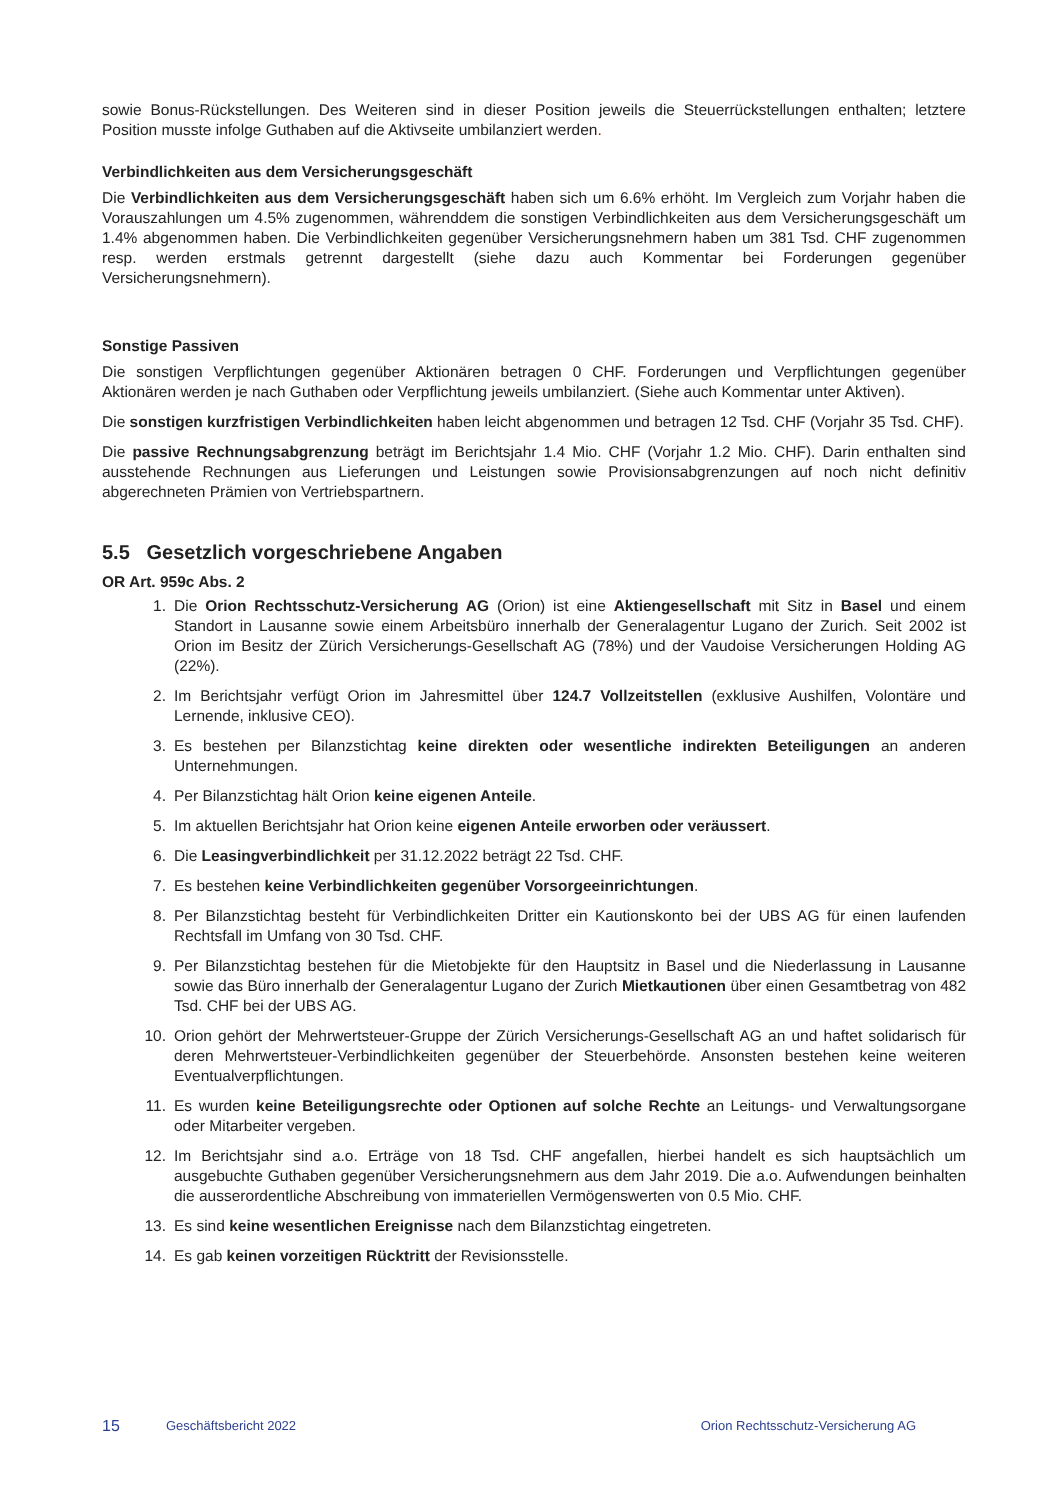sowie Bonus-Rückstellungen. Des Weiteren sind in dieser Position jeweils die Steuerrückstellungen enthalten; letztere Position musste infolge Guthaben auf die Aktivseite umbilanziert werden.
Verbindlichkeiten aus dem Versicherungsgeschäft
Die Verbindlichkeiten aus dem Versicherungsgeschäft haben sich um 6.6% erhöht. Im Vergleich zum Vorjahr haben die Vorauszahlungen um 4.5% zugenommen, währenddem die sonstigen Verbindlichkeiten aus dem Versicherungsgeschäft um 1.4% abgenommen haben. Die Verbindlichkeiten gegenüber Versicherungsnehmern haben um 381 Tsd. CHF zugenommen resp. werden erstmals getrennt dargestellt (siehe dazu auch Kommentar bei Forderungen gegenüber Versicherungsnehmern).
Sonstige Passiven
Die sonstigen Verpflichtungen gegenüber Aktionären betragen 0 CHF. Forderungen und Verpflichtungen gegenüber Aktionären werden je nach Guthaben oder Verpflichtung jeweils umbilanziert. (Siehe auch Kommentar unter Aktiven).
Die sonstigen kurzfristigen Verbindlichkeiten haben leicht abgenommen und betragen 12 Tsd. CHF (Vorjahr 35 Tsd. CHF).
Die passive Rechnungsabgrenzung beträgt im Berichtsjahr 1.4 Mio. CHF (Vorjahr 1.2 Mio. CHF). Darin enthalten sind ausstehende Rechnungen aus Lieferungen und Leistungen sowie Provisionsabgrenzungen auf noch nicht definitiv abgerechneten Prämien von Vertriebspartnern.
5.5 Gesetzlich vorgeschriebene Angaben
OR Art. 959c Abs. 2
1. Die Orion Rechtsschutz-Versicherung AG (Orion) ist eine Aktiengesellschaft mit Sitz in Basel und einem Standort in Lausanne sowie einem Arbeitsbüro innerhalb der Generalagentur Lugano der Zurich. Seit 2002 ist Orion im Besitz der Zürich Versicherungs-Gesellschaft AG (78%) und der Vaudoise Versicherungen Holding AG (22%).
2. Im Berichtsjahr verfügt Orion im Jahresmittel über 124.7 Vollzeitstellen (exklusive Aushilfen, Volontäre und Lernende, inklusive CEO).
3. Es bestehen per Bilanzstichtag keine direkten oder wesentliche indirekten Beteiligungen an anderen Unternehmungen.
4. Per Bilanzstichtag hält Orion keine eigenen Anteile.
5. Im aktuellen Berichtsjahr hat Orion keine eigenen Anteile erworben oder veräussert.
6. Die Leasingverbindlichkeit per 31.12.2022 beträgt 22 Tsd. CHF.
7. Es bestehen keine Verbindlichkeiten gegenüber Vorsorgeeinrichtungen.
8. Per Bilanzstichtag besteht für Verbindlichkeiten Dritter ein Kautionskonto bei der UBS AG für einen laufenden Rechtsfall im Umfang von 30 Tsd. CHF.
9. Per Bilanzstichtag bestehen für die Mietobjekte für den Hauptsitz in Basel und die Niederlassung in Lausanne sowie das Büro innerhalb der Generalagentur Lugano der Zurich Mietkautionen über einen Gesamtbetrag von 482 Tsd. CHF bei der UBS AG.
10. Orion gehört der Mehrwertsteuer-Gruppe der Zürich Versicherungs-Gesellschaft AG an und haftet solidarisch für deren Mehrwertsteuer-Verbindlichkeiten gegenüber der Steuerbehörde. Ansonsten bestehen keine weiteren Eventualverpflichtungen.
11. Es wurden keine Beteiligungsrechte oder Optionen auf solche Rechte an Leitungs- und Verwaltungsorgane oder Mitarbeiter vergeben.
12. Im Berichtsjahr sind a.o. Erträge von 18 Tsd. CHF angefallen, hierbei handelt es sich hauptsächlich um ausgebuchte Guthaben gegenüber Versicherungsnehmern aus dem Jahr 2019. Die a.o. Aufwendungen beinhalten die ausserordentliche Abschreibung von immateriellen Vermögenswerten von 0.5 Mio. CHF.
13. Es sind keine wesentlichen Ereignisse nach dem Bilanzstichtag eingetreten.
14. Es gab keinen vorzeitigen Rücktritt der Revisionsstelle.
15 Geschäftsbericht 2022 Orion Rechtsschutz-Versicherung AG